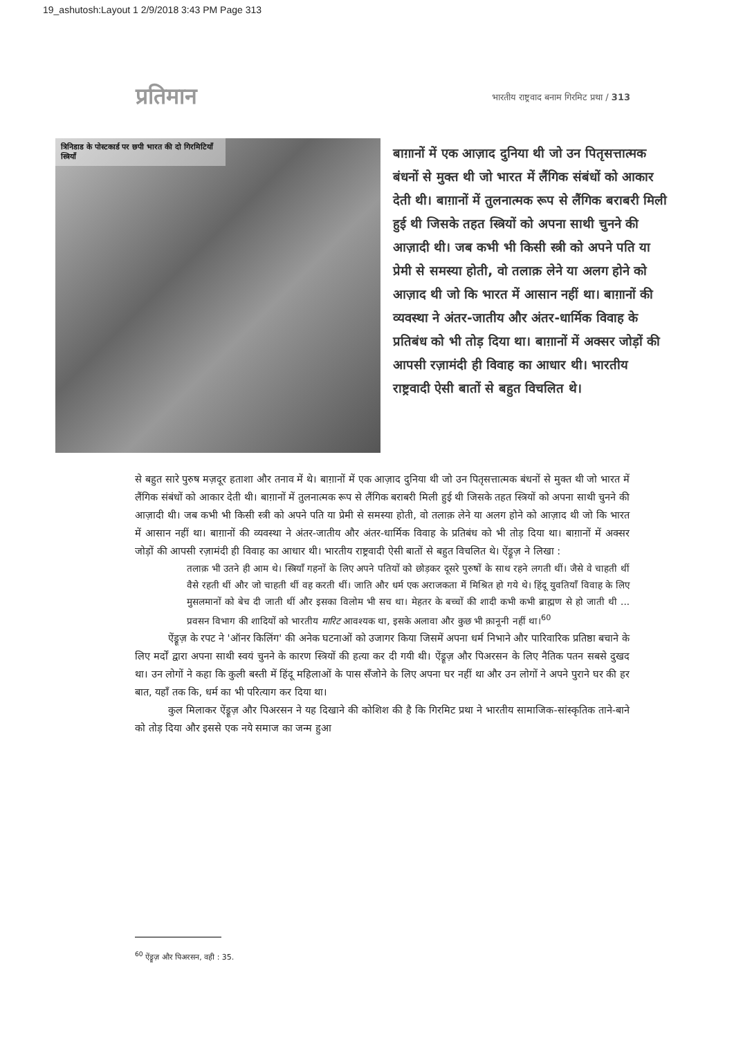19_ashutosh:Layout 1 2/9/2018 3:43 PM Page 313
प्रतिमान
भारतीय राष्ट्रवाद बनाम गिरमिट प्रथा / 313
त्रिनिडाड के पोस्टकार्ड पर छपी भारत की दो गिरमिटियाँ स्त्रियाँ
बाग़ानों में एक आज़ाद दुनिया थी जो उन पितृसत्तात्मक बंधनों से मुक्त थी जो भारत में लैंगिक संबंधों को आकार देती थी। बाग़ानों में तुलनात्मक रूप से लैंगिक बराबरी मिली हुई थी जिसके तहत स्त्रियों को अपना साथी चुनने की आज़ादी थी। जब कभी भी किसी स्त्री को अपने पति या प्रेमी से समस्या होती, वो तलाक़ लेने या अलग होने को आज़ाद थी जो कि भारत में आसान नहीं था। बाग़ानों की व्यवस्था ने अंतर-जातीय और अंतर-धार्मिक विवाह के प्रतिबंध को भी तोड़ दिया था। बाग़ानों में अक्सर जोड़ों की आपसी रज़ामंदी ही विवाह का आधार थी। भारतीय राष्ट्रवादी ऐसी बातों से बहुत विचलित थे।
से बहुत सारे पुरुष मज़दूर हताशा और तनाव में थे। बाग़ानों में एक आज़ाद दुनिया थी जो उन पितृसत्तात्मक बंधनों से मुक्त थी जो भारत में लैंगिक संबंधों को आकार देती थी। बाग़ानों में तुलनात्मक रूप से लैंगिक बराबरी मिली हुई थी जिसके तहत स्त्रियों को अपना साथी चुनने की आज़ादी थी। जब कभी भी किसी स्त्री को अपने पति या प्रेमी से समस्या होती, वो तलाक़ लेने या अलग होने को आज़ाद थी जो कि भारत में आसान नहीं था। बाग़ानों की व्यवस्था ने अंतर-जातीय और अंतर-धार्मिक विवाह के प्रतिबंध को भी तोड़ दिया था। बाग़ानों में अक्सर जोड़ों की आपसी रज़ामंदी ही विवाह का आधार थी। भारतीय राष्ट्रवादी ऐसी बातों से बहुत विचलित थे। ऐंड्रूज़ ने लिखा :
तलाक़ भी उतने ही आम थे। स्त्रियाँ गहनों के लिए अपने पतियों को छोड़कर दूसरे पुरुषों के साथ रहने लगती थीं। जैसे वे चाहती थीं वैसे रहती थीं और जो चाहती थीं वह करती थीं। जाति और धर्म एक अराजकता में मिश्रित हो गये थे। हिंदू युवतियाँ विवाह के लिए मुसलमानों को बेच दी जाती थीं और इसका विलोम भी सच था। मेहतर के बच्चों की शादी कभी कभी ब्राह्मण से हो जाती थी ... प्रवसन विभाग की शादियों को भारतीय मारिट आवश्यक था, इसके अलावा और कुछ भी क़ानूनी नहीं था।<sup>60</sup>
ऐंड्रूज़ के रपट ने 'ऑनर किलिंग' की अनेक घटनाओं को उजागर किया जिसमें अपना धर्म निभाने और पारिवारिक प्रतिष्ठा बचाने के लिए मर्दों द्वारा अपना साथी स्वयं चुनने के कारण स्त्रियों की हत्या कर दी गयी थी। ऐंड्रूज़ और पिअरसन के लिए नैतिक पतन सबसे दुखद था। उन लोगों ने कहा कि कुली बस्ती में हिंदू महिलाओं के पास सँजोने के लिए अपना घर नहीं था और उन लोगों ने अपने पुराने घर की हर बात, यहाँ तक कि, धर्म का भी परित्याग कर दिया था।
कुल मिलाकर ऐंड्रूज़ और पिअरसन ने यह दिखाने की कोशिश की है कि गिरमिट प्रथा ने भारतीय सामाजिक-सांस्कृतिक ताने-बाने को तोड़ दिया और इससे एक नये समाज का जन्म हुआ
<sup>60</sup> ऐंड्रूज़ और पिअरसन, वही : 35.